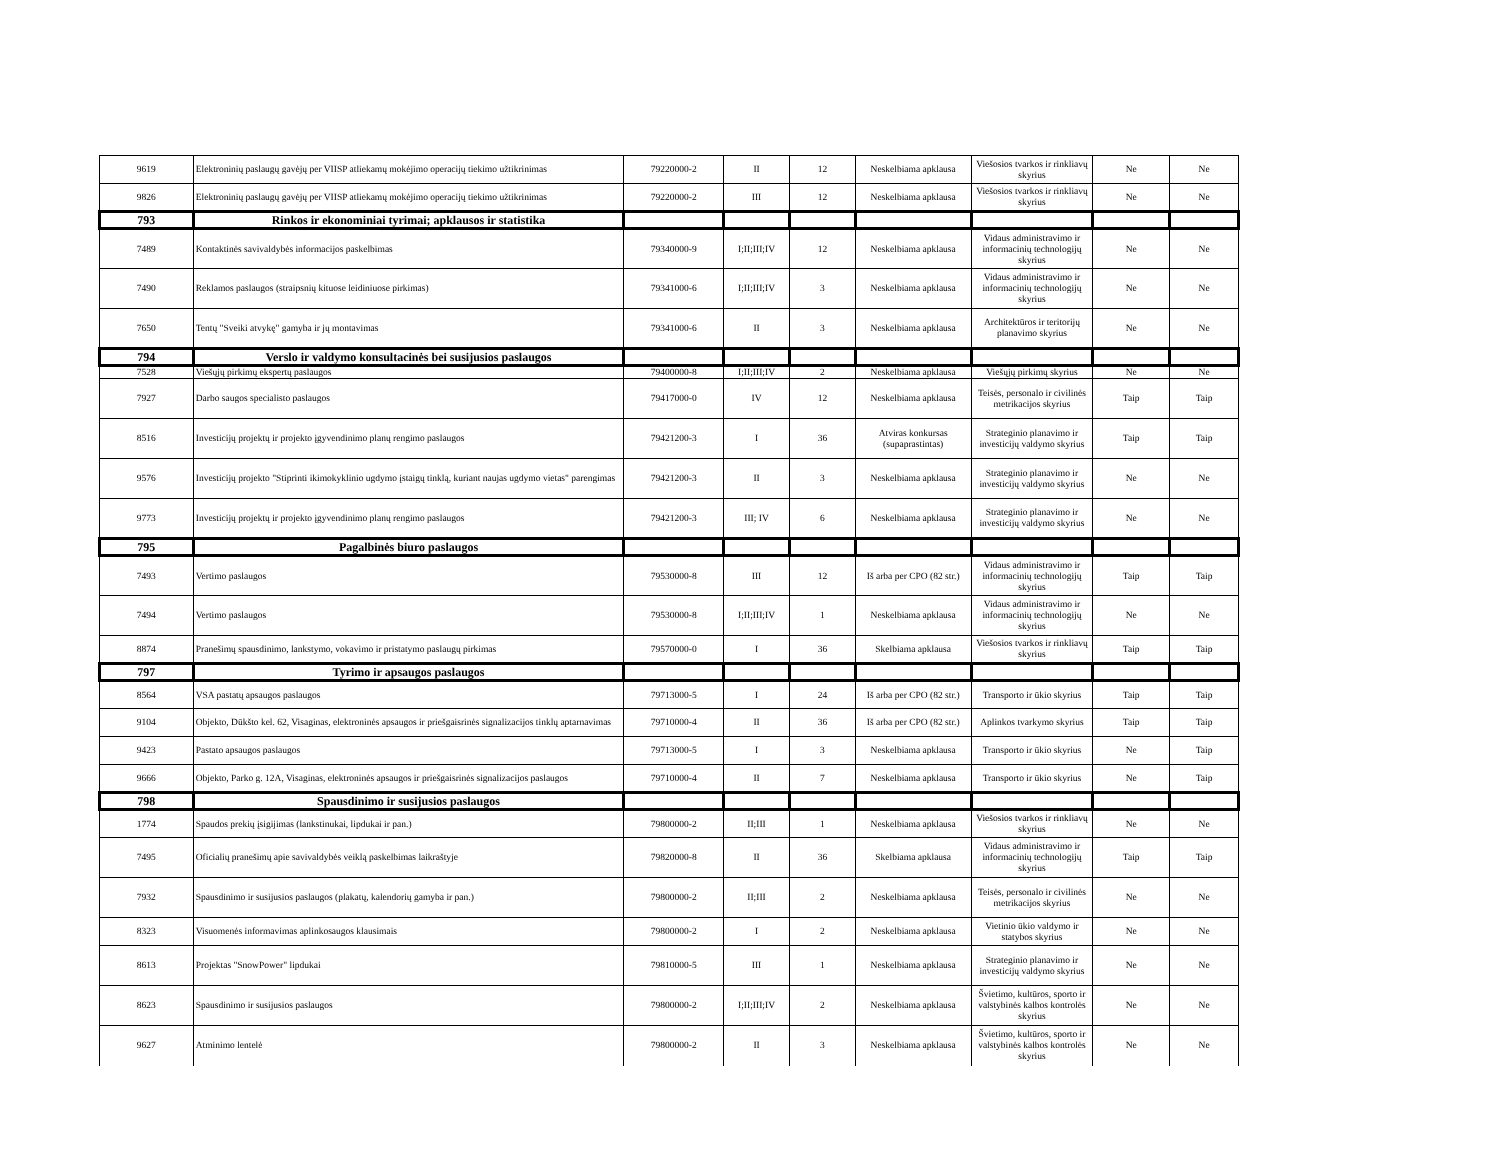| 9619 | Elektroninių paslaugų gavėjų per VIISP atliekamų mokėjimo operacijų tiekimo užtikrinimas | 79220000-2 | II | 12 | Neskelbiama apklausa | Viešosios tvarkos ir rinkliavų skyrius | Ne | Ne |
| 9826 | Elektroninių paslaugų gavėjų per VIISP atliekamų mokėjimo operacijų tiekimo užtikrinimas | 79220000-2 | III | 12 | Neskelbiama apklausa | Viešosios tvarkos ir rinkliavų skyrius | Ne | Ne |
| 793 | Rinkos ir ekonominiai tyrimai; apklausos ir statistika | | | | | | | |
| 7489 | Kontaktinės savivaldybės informacijos paskelbimas | 79340000-9 | I;II;III;IV | 12 | Neskelbiama apklausa | Vidaus administravimo ir informacinių technologijų skyrius | Ne | Ne |
| 7490 | Reklamos paslaugos (straipsnių kituose leidiniuose pirkimas) | 79341000-6 | I;II;III;IV | 3 | Neskelbiama apklausa | Vidaus administravimo ir informacinių technologijų skyrius | Ne | Ne |
| 7650 | Tentų "Sveiki atvykę" gamyba ir jų montavimas | 79341000-6 | II | 3 | Neskelbiama apklausa | Architektūros ir teritorijų planavimo skyrius | Ne | Ne |
| 794 | Verslo ir valdymo konsultacinės bei susijusios paslaugos | | | | | | | |
| 7528 | Viešųjų pirkimų ekspertų paslaugos | 79400000-8 | I;II;III;IV | 2 | Neskelbiama apklausa | Viešųjų pirkimų skyrius | Ne | Ne |
| 7927 | Darbo saugos specialisto paslaugos | 79417000-0 | IV | 12 | Neskelbiama apklausa | Teisės, personalo ir civilinės metrikacijos skyrius | Taip | Taip |
| 8516 | Investicijų projektų ir projekto įgyvendinimo planų rengimo paslaugos | 79421200-3 | I | 36 | Atviras konkursas (supaprastintas) | Strateginio planavimo ir investicijų valdymo skyrius | Taip | Taip |
| 9576 | Investicijų projekto "Stiprinti ikimokyklinio ugdymo įstaigų tinklą, kuriant naujas ugdymo vietas" parengimas | 79421200-3 | II | 3 | Neskelbiama apklausa | Strateginio planavimo ir investicijų valdymo skyrius | Ne | Ne |
| 9773 | Investicijų projektų ir projekto įgyvendinimo planų rengimo paslaugos | 79421200-3 | III; IV | 6 | Neskelbiama apklausa | Strateginio planavimo ir investicijų valdymo skyrius | Ne | Ne |
| 795 | Pagalbinės biuro paslaugos | | | | | | | |
| 7493 | Vertimo paslaugos | 79530000-8 | III | 12 | Iš arba per CPO (82 str.) | Vidaus administravimo ir informacinių technologijų skyrius | Taip | Taip |
| 7494 | Vertimo paslaugos | 79530000-8 | I;II;III;IV | 1 | Neskelbiama apklausa | Vidaus administravimo ir informacinių technologijų skyrius | Ne | Ne |
| 8874 | Pranešimų spausdinimo, lankstymo, vokavimo ir pristatymo paslaugų pirkimas | 79570000-0 | I | 36 | Skelbiama apklausa | Viešosios tvarkos ir rinkliavų skyrius | Taip | Taip |
| 797 | Tyrimo ir apsaugos paslaugos | | | | | | | |
| 8564 | VSA pastatų apsaugos paslaugos | 79713000-5 | I | 24 | Iš arba per CPO (82 str.) | Transporto ir ūkio skyrius | Taip | Taip |
| 9104 | Objekto, Dūkšto kel. 62, Visaginas, elektroninės apsaugos ir priešgaisrinės signalizacijos tinklų aptarnavimas | 79710000-4 | II | 36 | Iš arba per CPO (82 str.) | Aplinkos tvarkymo skyrius | Taip | Taip |
| 9423 | Pastato apsaugos paslaugos | 79713000-5 | I | 3 | Neskelbiama apklausa | Transporto ir ūkio skyrius | Ne | Taip |
| 9666 | Objekto, Parko g. 12A, Visaginas, elektroninės apsaugos ir priešgaisrinės signalizacijos paslaugos | 79710000-4 | II | 7 | Neskelbiama apklausa | Transporto ir ūkio skyrius | Ne | Taip |
| 798 | Spausdinimo ir susijusios paslaugos | | | | | | | |
| 1774 | Spaudos prekių įsigijimas (lankstinukai, lipdukai ir pan.) | 79800000-2 | II;III | 1 | Neskelbiama apklausa | Viešosios tvarkos ir rinkliavų skyrius | Ne | Ne |
| 7495 | Oficialių pranešimų apie savivaldybės veiklą paskelbimas laikraštyje | 79820000-8 | II | 36 | Skelbiama apklausa | Vidaus administravimo ir informacinių technologijų skyrius | Taip | Taip |
| 7932 | Spausdinimo ir susijusios paslaugos (plakatų, kalendorių gamyba ir pan.) | 79800000-2 | II;III | 2 | Neskelbiama apklausa | Teisės, personalo ir civilinės metrikacijos skyrius | Ne | Ne |
| 8323 | Visuomenės informavimas aplinkosaugos klausimais | 79800000-2 | I | 2 | Neskelbiama apklausa | Vietinio ūkio valdymo ir statybos skyrius | Ne | Ne |
| 8613 | Projektas "SnowPower" lipdukai | 79810000-5 | III | 1 | Neskelbiama apklausa | Strateginio planavimo ir investicijų valdymo skyrius | Ne | Ne |
| 8623 | Spausdinimo ir susijusios paslaugos | 79800000-2 | I;II;III;IV | 2 | Neskelbiama apklausa | Švietimo, kultūros, sporto ir valstybinės kalbos kontrolės skyrius | Ne | Ne |
| 9627 | Atminimo lentelė | 79800000-2 | II | 3 | Neskelbiama apklausa | Švietimo, kultūros, sporto ir valstybinės kalbos kontrolės skyrius | Ne | Ne |